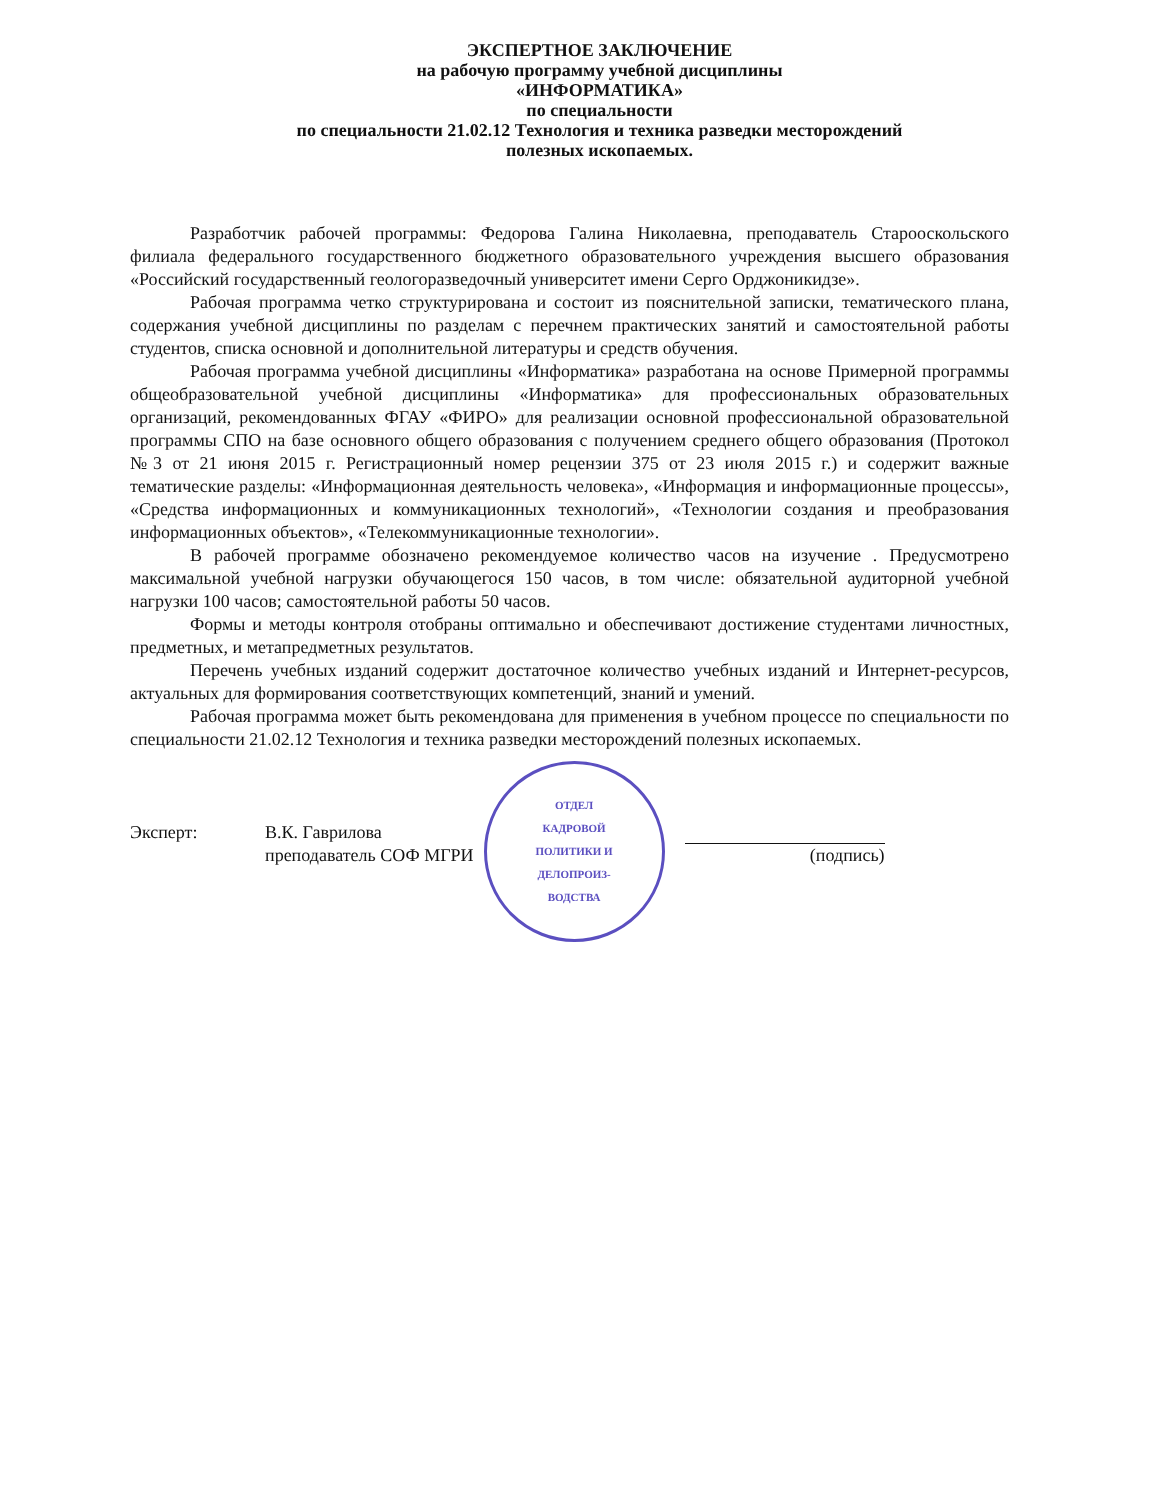ЭКСПЕРТНОЕ ЗАКЛЮЧЕНИЕ
на рабочую программу учебной дисциплины
«ИНФОРМАТИКА»
по специальности
по специальности 21.02.12 Технология и техника разведки месторождений
полезных ископаемых.
Разработчик рабочей программы: Федорова Галина Николаевна, преподаватель Старооскольского филиала федерального государственного бюджетного образовательного учреждения высшего образования «Российский государственный геологоразведочный университет имени Серго Орджоникидзе».
Рабочая программа четко структурирована и состоит из пояснительной записки, тематического плана, содержания учебной дисциплины по разделам с перечнем практических занятий и самостоятельной работы студентов, списка основной и дополнительной литературы и средств обучения.
Рабочая программа учебной дисциплины «Информатика» разработана на основе Примерной программы общеобразовательной учебной дисциплины «Информатика» для профессиональных образовательных организаций, рекомендованных ФГАУ «ФИРО» для реализации основной профессиональной образовательной программы СПО на базе основного общего образования с получением среднего общего образования (Протокол №3 от 21 июня 2015 г. Регистрационный номер рецензии 375 от 23 июля 2015 г.) и содержит важные тематические разделы: «Информационная деятельность человека», «Информация и информационные процессы», «Средства информационных и коммуникационных технологий», «Технологии создания и преобразования информационных объектов», «Телекоммуникационные технологии».
В рабочей программе обозначено рекомендуемое количество часов на изучение . Предусмотрено максимальной учебной нагрузки обучающегося 150 часов, в том числе: обязательной аудиторной учебной нагрузки 100 часов; самостоятельной работы 50 часов.
Формы и методы контроля отобраны оптимально и обеспечивают достижение студентами личностных, предметных, и метапредметных результатов.
Перечень учебных изданий содержит достаточное количество учебных изданий и Интернет-ресурсов, актуальных для формирования соответствующих компетенций, знаний и умений.
Рабочая программа может быть рекомендована для применения в учебном процессе по специальности по специальности 21.02.12 Технология и техника разведки месторождений полезных ископаемых.
Эксперт: В.К. Гаврилова
преподаватель СОФ МГРИ
ОТДЕЛ
КАДРОВОЙ
ПОЛИТИКИ И
ДЕЛОПРОИЗ-
ВОДСТВА
(подпись)